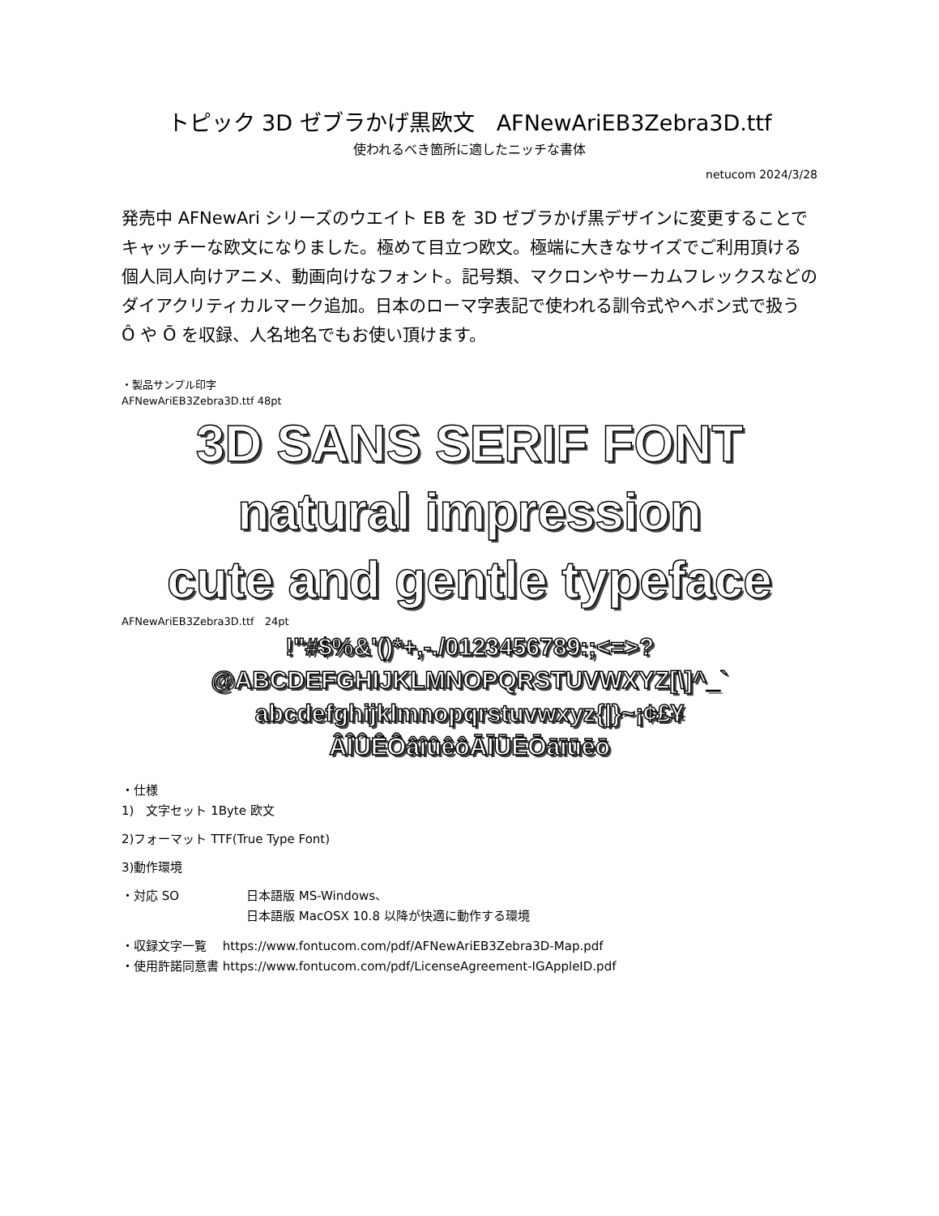トピック 3D ゼブラかげ黒欧文　AFNewAriEB3Zebra3D.ttf
使われるべき箇所に適したニッチな書体
netucom 2024/3/28
発売中 AFNewAri シリーズのウエイト EB を 3D ゼブラかげ黒デザインに変更することでキャッチーな欧文になりました。極めて目立つ欧文。極端に大きなサイズでご利用頂ける個人同人向けアニメ、動画向けなフォント。記号類、マクロンやサーカムフレックスなどのダイアクリティカルマーク追加。日本のローマ字表記で使われる訓令式やヘボン式で扱う Ô や Ō を収録、人名地名でもお使い頂けます。
・製品サンプル印字
AFNewAriEB3Zebra3D.ttf 48pt
3D SANS SERIF FONT
natural impression
cute and gentle typeface
AFNewAriEB3Zebra3D.ttf　24pt
!"#$%&'()*+,-./0123456789:;<=>?
@ABCDEFGHIJKLMNOPQRSTUVWXYZ[\]^_`
abcdefghijklmnopqrstuvwxyz{|}~¡¢£¥
ÂÎÛÊÔâîûêôĀĪŪĒŌāīūēō
・仕様
1)　文字セット 1Byte 欧文
2)フォーマット TTF(True Type Font)
3)動作環境
・対応 SO 日本語版 MS-Windows、
日本語版 MacOSX 10.8 以降が快適に動作する環境
・収録文字一覧　 https://www.fontucom.com/pdf/AFNewAriEB3Zebra3D-Map.pdf
・使用許諾同意書 https://www.fontucom.com/pdf/LicenseAgreement-IGAppleID.pdf